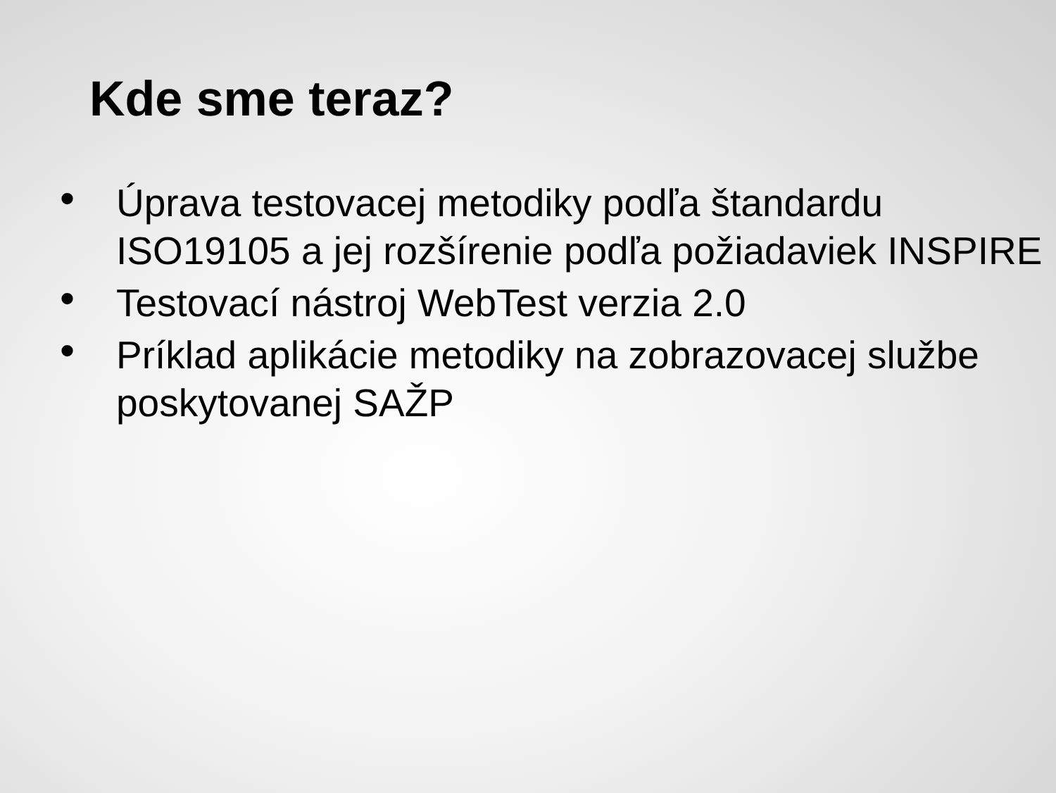Kde sme teraz?
• Úprava testovacej metodiky podľa štandardu ISO19105 a jej rozšírenie podľa požiadaviek INSPIRE
• Testovací nástroj WebTest verzia 2.0
• Príklad aplikácie metodiky na zobrazovacej službe poskytovanej SAŽP